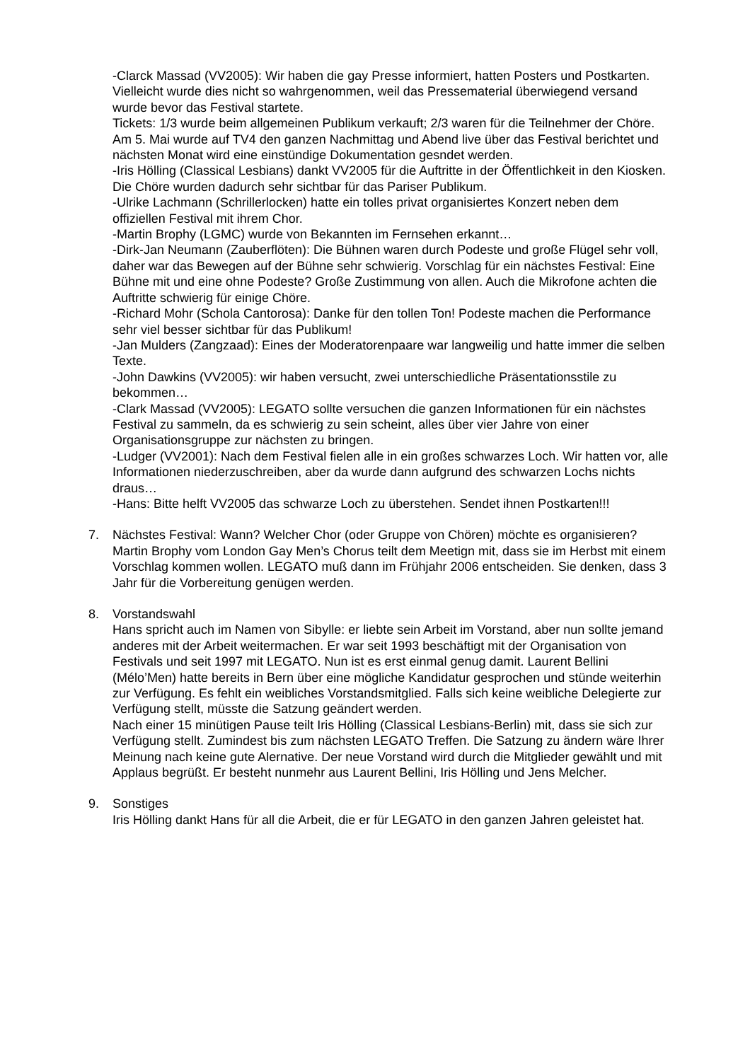-Clarck Massad (VV2005): Wir haben die gay Presse informiert, hatten Posters und Postkarten. Vielleicht wurde dies nicht so wahrgenommen, weil das Pressematerial überwiegend versand wurde bevor das Festival startete.
Tickets: 1/3 wurde beim allgemeinen Publikum verkauft; 2/3 waren für die Teilnehmer der Chöre. Am 5. Mai wurde auf TV4 den ganzen Nachmittag und Abend live über das Festival berichtet und nächsten Monat wird eine einstündige Dokumentation gesndet werden.
-Iris Hölling (Classical Lesbians) dankt VV2005 für die Auftritte in der Öffentlichkeit in den Kiosken. Die Chöre wurden dadurch sehr sichtbar für das Pariser Publikum.
-Ulrike Lachmann (Schrillerlocken) hatte ein tolles privat organisiertes Konzert neben dem offiziellen Festival mit ihrem Chor.
-Martin Brophy (LGMC) wurde von Bekannten im Fernsehen erkannt…
-Dirk-Jan Neumann (Zauberflöten): Die Bühnen waren durch Podeste und große Flügel sehr voll, daher war das Bewegen auf der Bühne sehr schwierig. Vorschlag für ein nächstes Festival: Eine Bühne mit und eine ohne Podeste? Große Zustimmung von allen. Auch die Mikrofone achten die Auftritte schwierig für einige Chöre.
-Richard Mohr (Schola Cantorosa): Danke für den tollen Ton! Podeste machen die Performance sehr viel besser sichtbar für das Publikum!
-Jan Mulders (Zangzaad): Eines der Moderatorenpaare war langweilig und hatte immer die selben Texte.
-John Dawkins (VV2005): wir haben versucht, zwei unterschiedliche Präsentationsstile zu bekommen…
-Clark Massad (VV2005): LEGATO sollte versuchen die ganzen Informationen für ein nächstes Festival zu sammeln, da es schwierig zu sein scheint, alles über vier Jahre von einer Organisationsgruppe zur nächsten zu bringen.
-Ludger (VV2001): Nach dem Festival fielen alle in ein großes schwarzes Loch. Wir hatten vor, alle Informationen niederzuschreiben, aber da wurde dann aufgrund des schwarzen Lochs nichts draus…
-Hans: Bitte helft VV2005 das schwarze Loch zu überstehen. Sendet ihnen Postkarten!!!
7. Nächstes Festival: Wann? Welcher Chor (oder Gruppe von Chören) möchte es organisieren?
Martin Brophy vom London Gay Men’s Chorus teilt dem Meetign mit, dass sie im Herbst mit einem Vorschlag kommen wollen. LEGATO muß dann im Frühjahr 2006 entscheiden. Sie denken, dass 3 Jahr für die Vorbereitung genügen werden.
8. Vorstandswahl
Hans spricht auch im Namen von Sibylle: er liebte sein Arbeit im Vorstand, aber nun sollte jemand anderes mit der Arbeit weitermachen. Er war seit 1993 beschäftigt mit der Organisation von Festivals und seit 1997 mit LEGATO. Nun ist es erst einmal genug damit. Laurent Bellini (Mélo’Men) hatte bereits in Bern über eine mögliche Kandidatur gesprochen und stünde weiterhin zur Verfügung. Es fehlt ein weibliches Vorstandsmitglied. Falls sich keine weibliche Delegierte zur Verfügung stellt, müsste die Satzung geändert werden.
Nach einer 15 minütigen Pause teilt Iris Hölling (Classical Lesbians-Berlin) mit, dass sie sich zur Verfügung stellt. Zumindest bis zum nächsten LEGATO Treffen. Die Satzung zu ändern wäre Ihrer Meinung nach keine gute Alernative. Der neue Vorstand wird durch die Mitglieder gewählt und mit Applaus begrüßt. Er besteht nunmehr aus Laurent Bellini, Iris Hölling und Jens Melcher.
9. Sonstiges
Iris Hölling dankt Hans für all die Arbeit, die er für LEGATO in den ganzen Jahren geleistet hat.